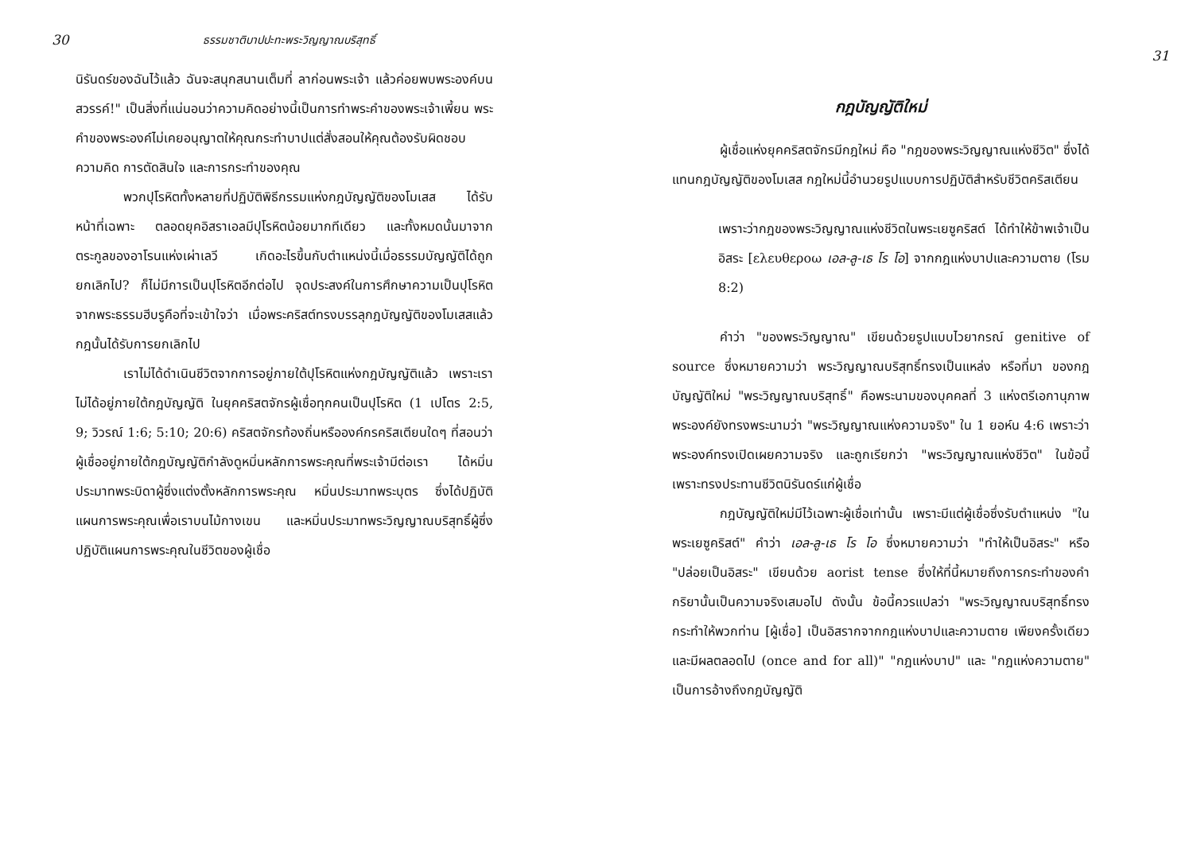30 ธรรมชาติบาปปะทะพระวิญญาณบริสุทธิ์
นิรันดร์ของฉันไว้แล้ว ฉันจะสนุกสนานเต็มที่ ลาก่อนพระเจ้า แล้วค่อยพบพระองค์บนสวรรค์!" เป็นสิ่งที่แน่นอนว่าความคิดอย่างนี้เป็นการทำพระคำของพระเจ้าเพี้ยน พระคำของพระองค์ไม่เคยอนุญาตให้คุณกระทำบาปแต่สั่งสอนให้คุณต้องรับผิดชอบความคิด การตัดสินใจ และการกระทำของคุณ
พวกปุโรหิตทั้งหลายที่ปฏิบัติพิธีกรรมแห่งกฎบัญญัติของโมเสส ได้รับหน้าที่เฉพาะ ตลอดยุคอิสราเอลมีปุโรหิตน้อยมากทีเดียว และทั้งหมดนั้นมาจากตระกูลของอาโรนแห่งเผ่าเลวี เกิดอะไรขึ้นกับตำแหน่งนี้เมื่อธรรมบัญญัติได้ถูกยกเลิกไป? ก็ไม่มีการเป็นปุโรหิตอีกต่อไป จุดประสงค์ในการศึกษาความเป็นปุโรหิตจากพระธรรมฮีบรูคือที่จะเข้าใจว่า เมื่อพระคริสต์ทรงบรรลุกฎบัญญัติของโมเสสแล้ว กฎนั้นได้รับการยกเลิกไป
เราไม่ได้ดำเนินชีวิตจากการอยู่ภายใต้ปุโรหิตแห่งกฎบัญญัติแล้ว เพราะเราไม่ได้อยู่ภายใต้กฎบัญญัติ ในยุคคริสตจักรผู้เชื่อทุกคนเป็นปุโรหิต (1 เปโตร 2:5, 9; วิวรณ์ 1:6; 5:10; 20:6) คริสตจักรท้องถิ่นหรือองค์กรคริสเตียนใดๆ ที่สอนว่าผู้เชื่ออยู่ภายใต้กฎบัญญัติกำลังดูหมิ่นหลักการพระคุณที่พระเจ้ามีต่อเรา ได้หมิ่นประมาทพระบิดาผู้ซึ่งแต่งตั้งหลักการพระคุณ หมิ่นประมาทพระบุตร ซึ่งได้ปฏิบัติแผนการพระคุณเพื่อเราบนไม้กางเขน และหมิ่นประมาทพระวิญญาณบริสุทธิ์ผู้ซึ่งปฏิบัติแผนการพระคุณในชีวิตของผู้เชื่อ
31
กฎบัญญัติใหม่
ผู้เชื่อแห่งยุคคริสตจักรมีกฎใหม่ คือ "กฎของพระวิญญาณแห่งชีวิต" ซึ่งได้แทนกฎบัญญัติของโมเสส กฎใหม่นี้อำนวยรูปแบบการปฏิบัติสำหรับชีวิตคริสเตียน
เพราะว่ากฎของพระวิญญาณแห่งชีวิตในพระเยซูคริสต์ ได้ทำให้ข้าพเจ้าเป็นอิสระ [ελευθερoω เอล-ลู-เธ โร โอ] จากกฎแห่งบาปและความตาย (โรม 8:2)
คำว่า "ของพระวิญญาณ" เขียนด้วยรูปแบบไวยากรณ์ genitive of source ซึ่งหมายความว่า พระวิญญาณบริสุทธิ์ทรงเป็นแหล่ง หรือที่มา ของกฎบัญญัติใหม่ "พระวิญญาณบริสุทธิ์" คือพระนามของบุคคลที่ 3 แห่งตรีเอกานุภาพ พระองค์ยังทรงพระนามว่า "พระวิญญาณแห่งความจริง" ใน 1 ยอห์น 4:6 เพราะว่าพระองค์ทรงเปิดเผยความจริง และถูกเรียกว่า "พระวิญญาณแห่งชีวิต" ในข้อนี้เพราะทรงประทานชีวิตนิรันดร์แก่ผู้เชื่อ
กฎบัญญัติใหม่มีไว้เฉพาะผู้เชื่อเท่านั้น เพราะมีแต่ผู้เชื่อซึ่งรับตำแหน่ง "ในพระเยซูคริสต์" คำว่า เอล-ลู-เธ โร โอ ซึ่งหมายความว่า "ทำให้เป็นอิสระ" หรือ "ปล่อยเป็นอิสระ" เขียนด้วย aorist tense ซึ่งให้ที่นี้หมายถึงการกระทำของคำกริยานั้นเป็นความจริงเสมอไป ดังนั้น ข้อนี้ควรแปลว่า "พระวิญญาณบริสุทธิ์ทรงกระทำให้พวกท่าน [ผู้เชื่อ] เป็นอิสรากจากกฎแห่งบาปและความตาย เพียงครั้งเดียวและมีผลตลอดไป (once and for all)" "กฎแห่งบาป" และ "กฎแห่งความตาย" เป็นการอ้างถึงกฎบัญญัติ